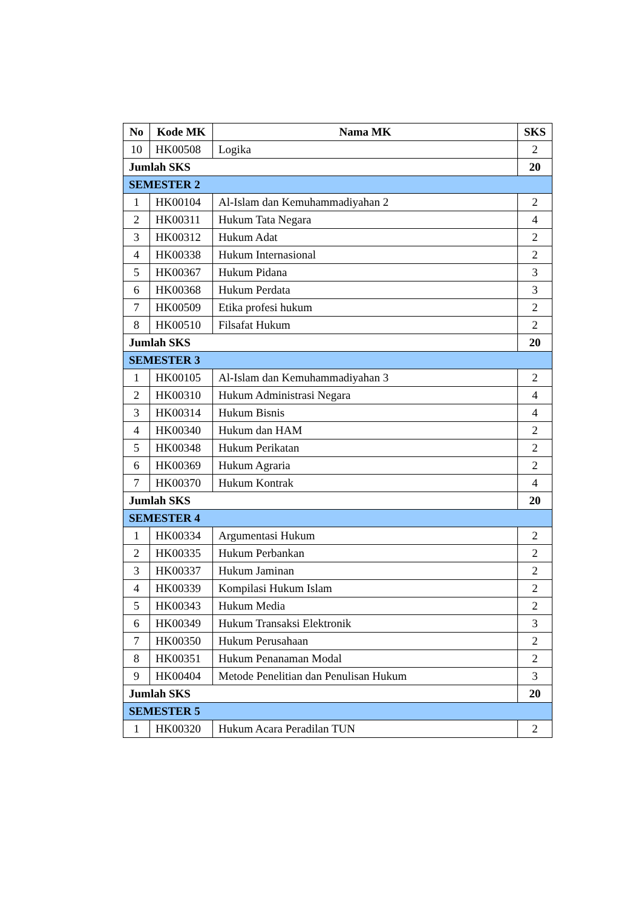| No | Kode MK | Nama MK | SKS |
| --- | --- | --- | --- |
| 10 | HK00508 | Logika | 2 |
| Jumlah SKS | | | 20 |
| SEMESTER 2 | | | |
| 1 | HK00104 | Al-Islam dan Kemuhammadiyahan 2 | 2 |
| 2 | HK00311 | Hukum Tata Negara | 4 |
| 3 | HK00312 | Hukum Adat | 2 |
| 4 | HK00338 | Hukum Internasional | 2 |
| 5 | HK00367 | Hukum Pidana | 3 |
| 6 | HK00368 | Hukum Perdata | 3 |
| 7 | HK00509 | Etika profesi hukum | 2 |
| 8 | HK00510 | Filsafat Hukum | 2 |
| Jumlah SKS | | | 20 |
| SEMESTER 3 | | | |
| 1 | HK00105 | Al-Islam dan Kemuhammadiyahan 3 | 2 |
| 2 | HK00310 | Hukum Administrasi Negara | 4 |
| 3 | HK00314 | Hukum Bisnis | 4 |
| 4 | HK00340 | Hukum dan HAM | 2 |
| 5 | HK00348 | Hukum Perikatan | 2 |
| 6 | HK00369 | Hukum Agraria | 2 |
| 7 | HK00370 | Hukum Kontrak | 4 |
| Jumlah SKS | | | 20 |
| SEMESTER 4 | | | |
| 1 | HK00334 | Argumentasi Hukum | 2 |
| 2 | HK00335 | Hukum Perbankan | 2 |
| 3 | HK00337 | Hukum Jaminan | 2 |
| 4 | HK00339 | Kompilasi Hukum Islam | 2 |
| 5 | HK00343 | Hukum Media | 2 |
| 6 | HK00349 | Hukum Transaksi Elektronik | 3 |
| 7 | HK00350 | Hukum Perusahaan | 2 |
| 8 | HK00351 | Hukum Penanaman Modal | 2 |
| 9 | HK00404 | Metode Penelitian dan Penulisan Hukum | 3 |
| Jumlah SKS | | | 20 |
| SEMESTER 5 | | | |
| 1 | HK00320 | Hukum Acara Peradilan TUN | 2 |